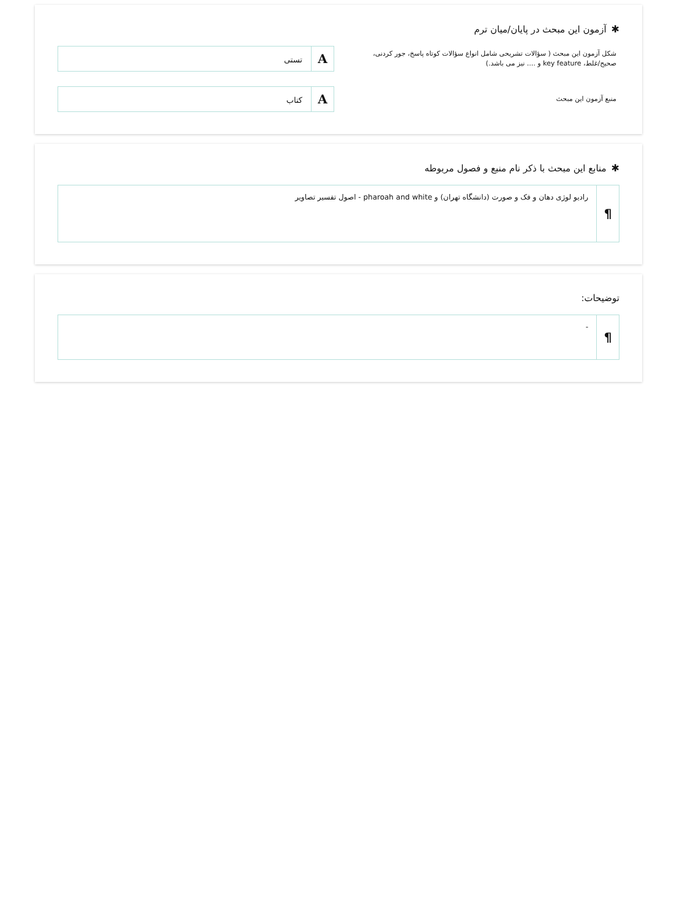✱آزمون این مبحث در پایان/میان ترم
شکل آزمون این مبحث ( سؤالات تشریحی شامل انواع سؤالات کوتاه پاسخ، جور کردنی، صحیح/غلط، key feature و .... نیز می باشد.)
A
تستی
منبع آزمون این مبحث
A
کتاب
✱منابع این مبحث با ذکر نام منبع و فصول مربوطه
¶
رادیو لوژی دهان و فک و صورت (دانشگاه تهران) و pharoah and white - اصول تفسیر تصاویر
توضیحات:
¶
-